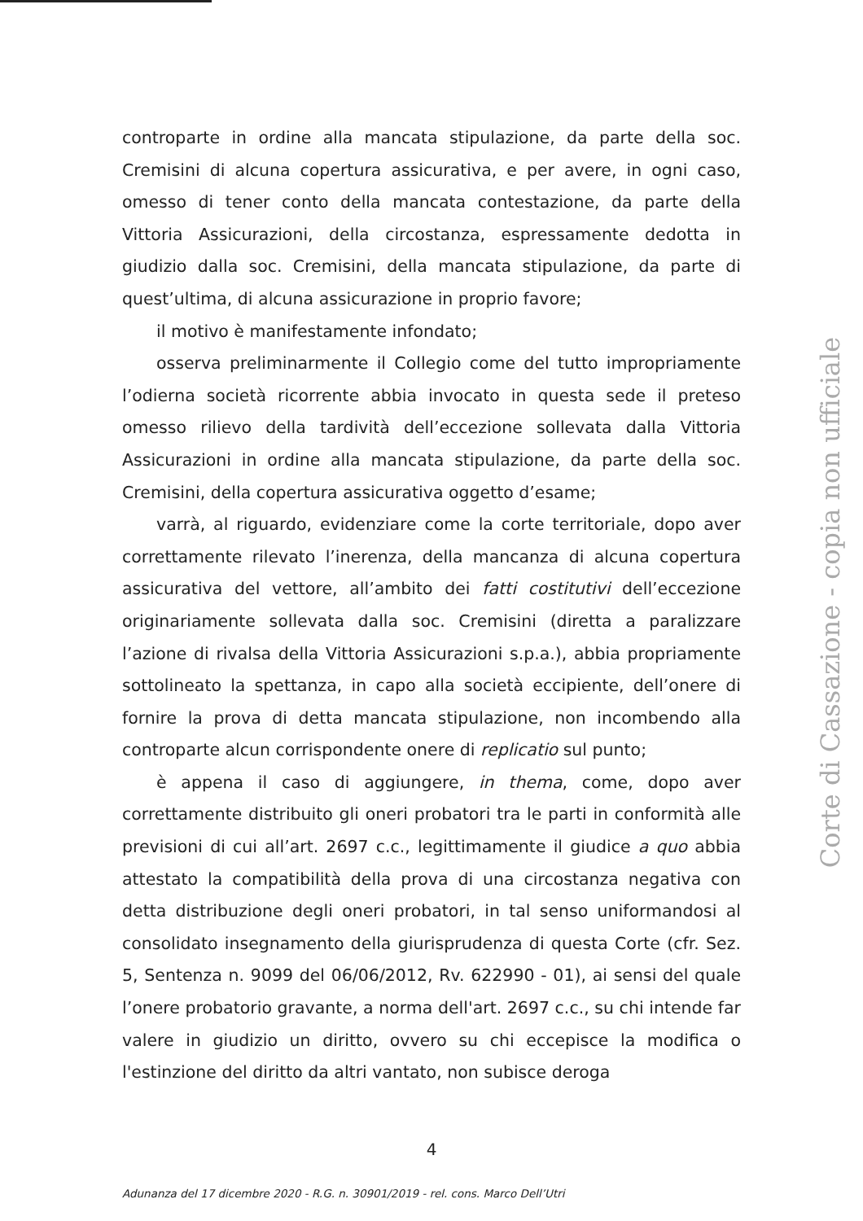controparte in ordine alla mancata stipulazione, da parte della soc. Cremisini di alcuna copertura assicurativa, e per avere, in ogni caso, omesso di tener conto della mancata contestazione, da parte della Vittoria Assicurazioni, della circostanza, espressamente dedotta in giudizio dalla soc. Cremisini, della mancata stipulazione, da parte di quest’ultima, di alcuna assicurazione in proprio favore;
il motivo è manifestamente infondato;
osserva preliminarmente il Collegio come del tutto impropriamente l’odierna società ricorrente abbia invocato in questa sede il preteso omesso rilievo della tardività dell’eccezione sollevata dalla Vittoria Assicurazioni in ordine alla mancata stipulazione, da parte della soc. Cremisini, della copertura assicurativa oggetto d’esame;
varrà, al riguardo, evidenziare come la corte territoriale, dopo aver correttamente rilevato l’inerenza, della mancanza di alcuna copertura assicurativa del vettore, all’ambito dei fatti costitutivi dell’eccezione originariamente sollevata dalla soc. Cremisini (diretta a paralizzare l’azione di rivalsa della Vittoria Assicurazioni s.p.a.), abbia propriamente sottolineato la spettanza, in capo alla società eccipiente, dell’onere di fornire la prova di detta mancata stipulazione, non incombendo alla controparte alcun corrispondente onere di replicatio sul punto;
è appena il caso di aggiungere, in thema, come, dopo aver correttamente distribuito gli oneri probatori tra le parti in conformità alle previsioni di cui all’art. 2697 c.c., legittimamente il giudice a quo abbia attestato la compatibilità della prova di una circostanza negativa con detta distribuzione degli oneri probatori, in tal senso uniformandosi al consolidato insegnamento della giurisprudenza di questa Corte (cfr. Sez. 5, Sentenza n. 9099 del 06/06/2012, Rv. 622990 - 01), ai sensi del quale l’onere probatorio gravante, a norma dell'art. 2697 c.c., su chi intende far valere in giudizio un diritto, ovvero su chi eccepisce la modifica o l'estinzione del diritto da altri vantato, non subisce deroga
Corte di Cassazione - copia non ufficiale
4
Adunanza del 17 dicembre 2020 - R.G. n. 30901/2019 - rel. cons. Marco Dell’Utri